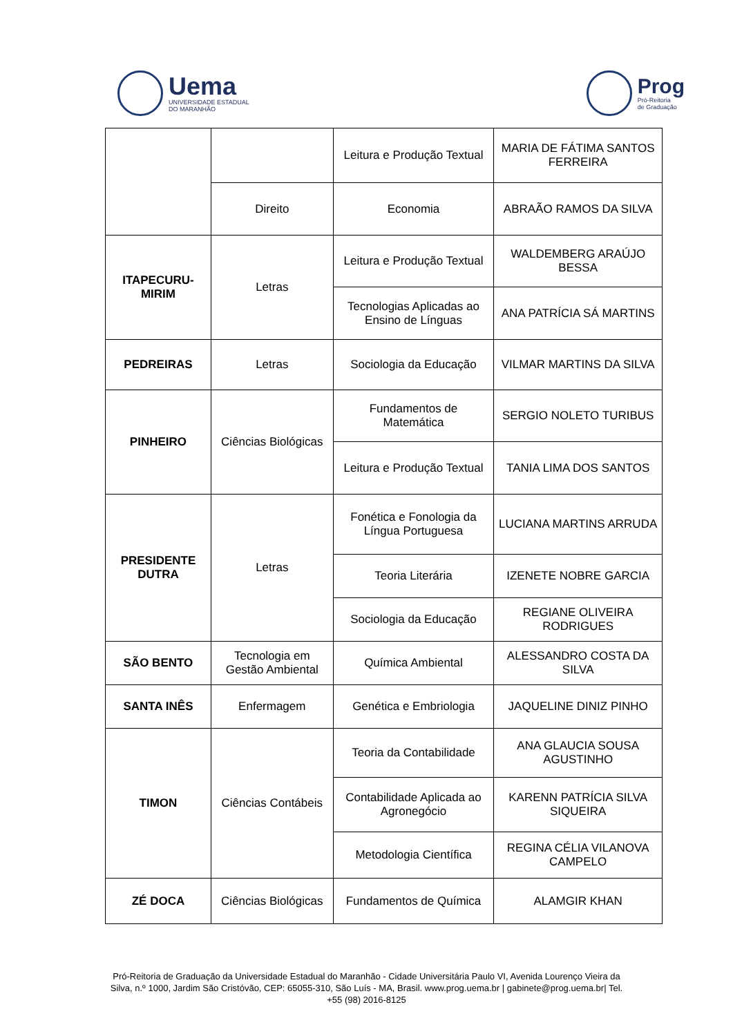Uema
UNIVERSIDADE ESTADUAL
DO MARANHÃO
Prog
Pró-Reitoria
de Graduação
| | | Leitura e Produção Textual | MARIA DE FÁTIMA SANTOS FERREIRA |
| | Direito | Economia | ABRAÃO RAMOS DA SILVA |
| ITAPECURU-MIRIM | Letras | Leitura e Produção Textual | WALDEMBERG ARAÚJO BESSA |
| | | Tecnologias Aplicadas ao Ensino de Línguas | ANA PATRÍCIA SÁ MARTINS |
| PEDREIRAS | Letras | Sociologia da Educação | VILMAR MARTINS DA SILVA |
| PINHEIRO | Ciências Biológicas | Fundamentos de Matemática | SERGIO NOLETO TURIBUS |
| | | Leitura e Produção Textual | TANIA LIMA DOS SANTOS |
| PRESIDENTE DUTRA | Letras | Fonética e Fonologia da Língua Portuguesa | LUCIANA MARTINS ARRUDA |
| | | Teoria Literária | IZENETE NOBRE GARCIA |
| | | Sociologia da Educação | REGIANE OLIVEIRA RODRIGUES |
| SÃO BENTO | Tecnologia em Gestão Ambiental | Química Ambiental | ALESSANDRO COSTA DA SILVA |
| SANTA INÊS | Enfermagem | Genética e Embriologia | JAQUELINE DINIZ PINHO |
| TIMON | Ciências Contábeis | Teoria da Contabilidade | ANA GLAUCIA SOUSA AGUSTINHO |
| | | Contabilidade Aplicada ao Agronegócio | KARENN PATRÍCIA SILVA SIQUEIRA |
| | | Metodologia Científica | REGINA CÉLIA VILANOVA CAMPELO |
| ZÉ DOCA | Ciências Biológicas | Fundamentos de Química | ALAMGIR KHAN |
Pró-Reitoria de Graduação da Universidade Estadual do Maranhão - Cidade Universitária Paulo VI, Avenida Lourenço Vieira da Silva, n.º 1000, Jardim São Cristóvão, CEP: 65055-310, São Luís - MA, Brasil. www.prog.uema.br | gabinete@prog.uema.br| Tel. +55 (98) 2016-8125